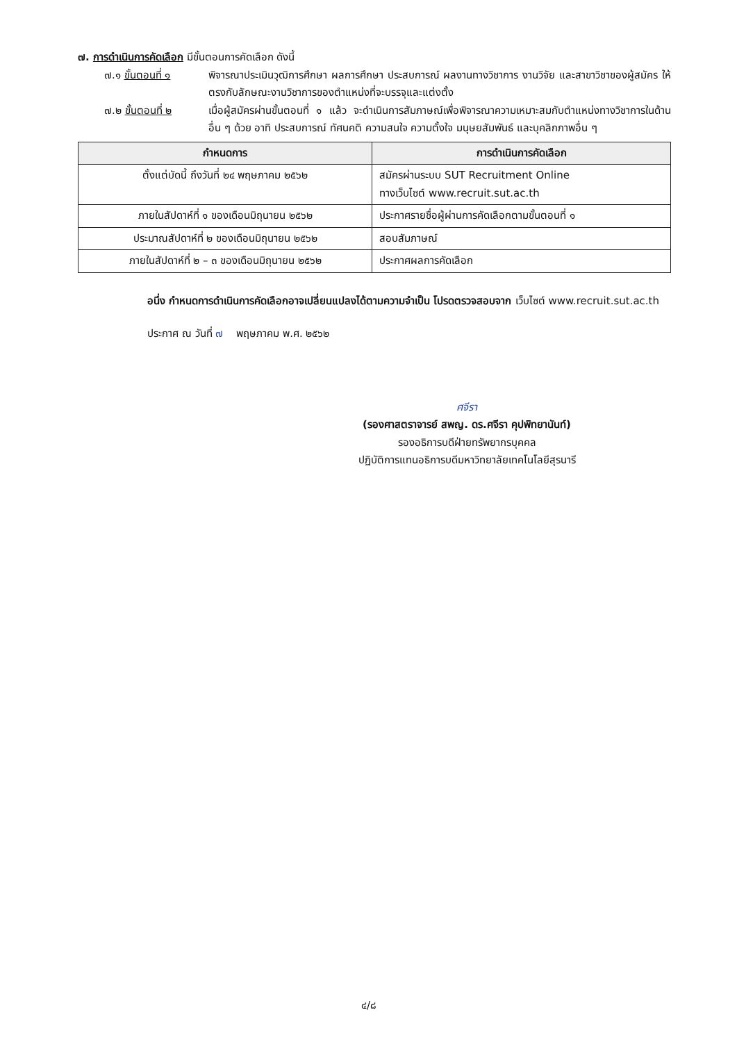๗. การดำเนินการคัดเลือก มีขั้นตอนการคัดเลือก ดังนี้
๗.๑ ขั้นตอนที่ ๑ พิจารณาประเมินวุฒิการศึกษา ผลการศึกษา ประสบการณ์ ผลงานทางวิชาการ งานวิจัย และสาขาวิชาของผู้สมัคร ให้ตรงกับลักษณะงานวิชาการของตำแหน่งที่จะบรรจุและแต่งตั้ง
๗.๒ ขั้นตอนที่ ๒ เมื่อผู้สมัครผ่านขั้นตอนที่ ๑ แล้ว จะดำเนินการสัมภาษณ์เพื่อพิจารณาความเหมาะสมกับตำแหน่งทางวิชาการในด้านอื่น ๆ ด้วย อาทิ ประสบการณ์ ทัศนคติ ความสนใจ ความตั้งใจ มนุษยสัมพันธ์ และบุคลิกภาพอื่น ๆ
| กำหนดการ | การดำเนินการคัดเลือก |
| --- | --- |
| ตั้งแต่บัดนี้ ถึงวันที่ ๒๔ พฤษภาคม ๒๕๖๒ | สมัครผ่านระบบ SUT Recruitment Online ทางเว็บไซต์ www.recruit.sut.ac.th |
| ภายในสัปดาห์ที่ ๑ ของเดือนมิถุนายน ๒๕๖๒ | ประกาศรายชื่อผู้ผ่านการคัดเลือกตามขั้นตอนที่ ๑ |
| ประมาณสัปดาห์ที่ ๒ ของเดือนมิถุนายน ๒๕๖๒ | สอบสัมภาษณ์ |
| ภายในสัปดาห์ที่ ๒ – ๓ ของเดือนมิถุนายน ๒๕๖๒ | ประกาศผลการคัดเลือก |
อนึ่ง กำหนดการดำเนินการคัดเลือกอาจเปลี่ยนแปลงได้ตามความจำเป็น โปรดตรวจสอบจาก เว็บไซต์ www.recruit.sut.ac.th
ประกาศ ณ วันที่ ๗ พฤษภาคม พ.ศ. ๒๕๖๒
ศจีรา
(รองศาสตราจารย์ สพญ. ดร.ศจีรา คุปพิทยานันท์)
รองอธิการบดีฝ่ายทรัพยากรบุคคล
ปฏิบัติการแทนอธิการบดีมหาวิทยาลัยเทคโนโลยีสุรนารี
๔/๘